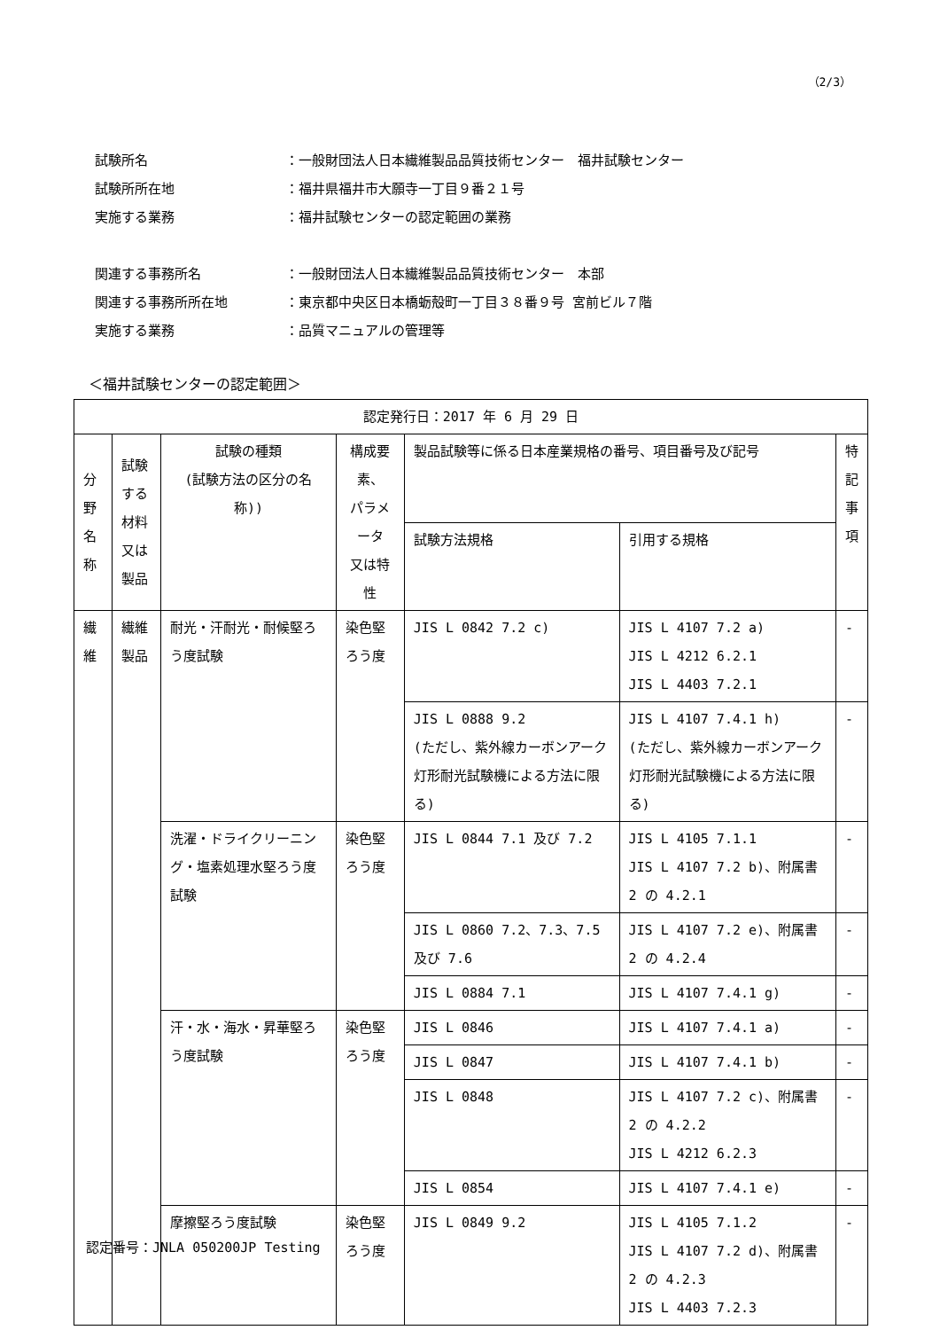（2/3）
試験所名 ：一般財団法人日本繊維製品品質技術センター　福井試験センター
試験所所在地 ：福井県福井市大願寺一丁目９番２１号
実施する業務 ：福井試験センターの認定範囲の業務
関連する事務所名 ：一般財団法人日本繊維製品品質技術センター　本部
関連する事務所所在地 ：東京都中央区日本橋蛎殻町一丁目３８番９号 宮前ビル７階
実施する業務 ：品質マニュアルの管理等
＜福井試験センターの認定範囲＞
| 認定発行日：2017 年 6 月 29 日 | | | | | | |
| --- | --- | --- | --- | --- | --- | --- |
| 分野 名称 | 試験する 材料又は 製品 | 試験の種類 (試験方法の区分の名称)) | 構成要素、 パラメータ 又は特性 | 製品試験等に係る日本産業規格の番号、項目番号及び記号 | | 特 記 事 項 |
| | | | | 試験方法規格 | 引用する規格 | |
| 繊維 | 繊維製品 | 耐光・汗耐光・耐候堅ろう度試験 | 染色堅ろう度 | JIS L 0842 7.2 c) | JIS L 4107 7.2 a) JIS L 4212 6.2.1 JIS L 4403 7.2.1 | - |
| | | | | JIS L 0888 9.2 (ただし、紫外線カーボンアーク灯形耐光試験機による方法に限る) | JIS L 4107 7.4.1 h) (ただし、紫外線カーボンアーク灯形耐光試験機による方法に限る) | - |
| | | 洗濯・ドライクリーニング・塩素処理水堅ろう度試験 | 染色堅ろう度 | JIS L 0844 7.1 及び 7.2 | JIS L 4105 7.1.1 JIS L 4107 7.2 b)、附属書 2 の 4.2.1 | - |
| | | | | JIS L 0860 7.2、7.3、7.5 及び 7.6 | JIS L 4107 7.2 e)、附属書 2 の 4.2.4 | - |
| | | | | JIS L 0884 7.1 | JIS L 4107 7.4.1 g) | - |
| | | 汗・水・海水・昇華堅ろう度試験 | 染色堅ろう度 | JIS L 0846 | JIS L 4107 7.4.1 a) | - |
| | | | | JIS L 0847 | JIS L 4107 7.4.1 b) | - |
| | | | | JIS L 0848 | JIS L 4107 7.2 c)、附属書 2 の 4.2.2 JIS L 4212 6.2.3 | - |
| | | | | JIS L 0854 | JIS L 4107 7.4.1 e) | - |
| | | 摩擦堅ろう度試験 | 染色堅ろう度 | JIS L 0849 9.2 | JIS L 4105 7.1.2 JIS L 4107 7.2 d)、附属書 2 の 4.2.3 JIS L 4403 7.2.3 | - |
認定番号：JNLA 050200JP Testing